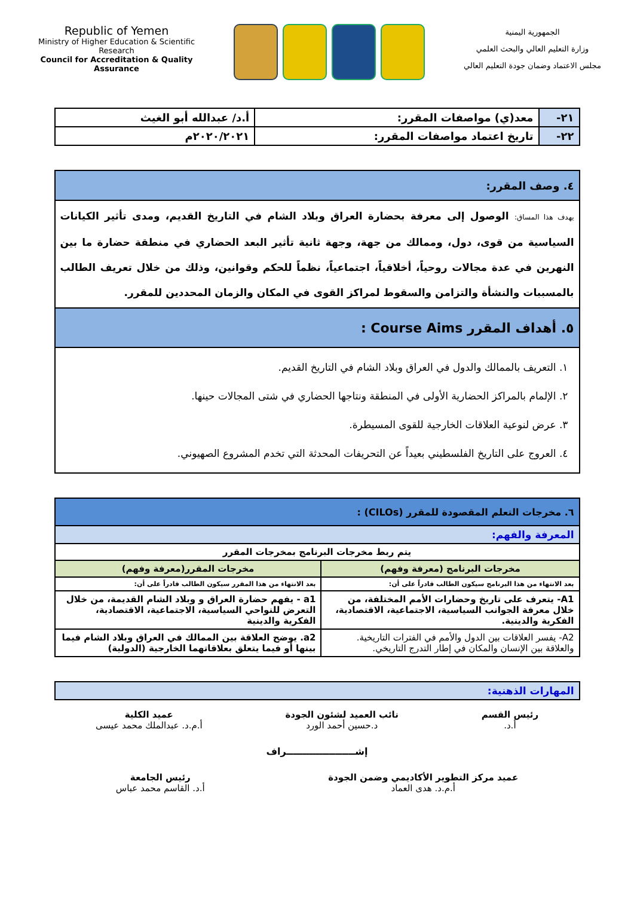Republic of Yemen
Ministry of Higher Education & Scientific Research
Council for Accreditation & Quality Assurance
الجمهورية اليمنية
وزارة التعليم العالي والبحث العلمي
مجلس الاعتماد وضمان جودة التعليم العالي
| ٢١- | معد(ي) مواصفات المقرر: | أ.د/ عبدالله أبو الغيث |
| ٢٢- | تاريخ اعتماد مواصفات المقرر: | ٢٠٢٠/٢٠٢١م |
| ٤. وصف المقرر: |
| يهدف هذا المساق: الوصول إلى معرفة بحضارة العراق وبلاد الشام في التاريخ القديم، ومدى تأثير الكيانات السياسية من قوى، دول، وممالك من جهة، وجهة ثانية تأثير البعد الحضاري في منطقة حضارة ما بين النهرين في عدة مجالات روحياً، أخلاقياً، اجتماعياً، نظماً للحكم وقوانين، وذلك من خلال تعريف الطالب بالمسببات والنشأة والتزامن والسقوط لمراكز القوى في المكان والزمان المحددين للمقرر. |
| ٥. أهداف المقرر Course Aims : |
| ١. التعريف بالممالك والدول في العراق وبلاد الشام في التاريخ القديم. ٢. الإلمام بالمراكز الحضارية الأولى في المنطقة ونتاجها الحضاري في شتى المجالات حينها. ٣. عرض لنوعية العلاقات الخارجية للقوى المسيطرة. ٤. العروج على التاريخ الفلسطيني بعيداً عن التحريفات المحدثة التي تخدم المشروع الصهيوني. |
| ٦. مخرجات التعلم المقصودة للمقرر (CILOs) : | |
| المعرفة والفهم: | |
| يتم ربط مخرجات البرنامج بمخرجات المقرر | |
| مخرجات البرنامج (معرفة وفهم) | مخرجات المقرر(معرفة وفهم) |
| بعد الانتهاء من هذا البرنامج سيكون الطالب قادراً على أن: | بعد الانتهاء من هذا المقرر سيكون الطالب قادراً على أن: |
| A1- يتعرف على تاريخ وحضارات الأمم المختلفة، من خلال معرفة الجوانب السياسية، الاجتماعية، الاقتصادية، الفكرية والدينية. | a1 - يفهم حضارة العراق و وبلاد الشام القديمة، من خلال التعرض للنواحي السياسية، الاجتماعية، الاقتصادية، الفكرية والدينية |
| A2- يفسر العلاقات بين الدول والأمم في الفترات التاريخية. والعلاقة بين الإنسان والمكان في إطار التدرج التاريخي. | a2. يوضح العلاقة بين الممالك في العراق وبلاد الشام فيما بينها أو فيما يتعلق بعلاقاتهما الخارجية (الدولية) |
| المهارات الذهنية: |
رئيس القسم
أ.د.
نائب العميد لشئون الجودة
د.حسين أحمد الورد
عميد الكلية
أ.م.د. عبدالملك محمد عيسى
إشـــــــــــــــــــــراف
عميد مركز التطوير الأكاديمي وضمن الجودة
أ.م.د. هدى العماد
رئيس الجامعة
أ.د. القاسم محمد عباس